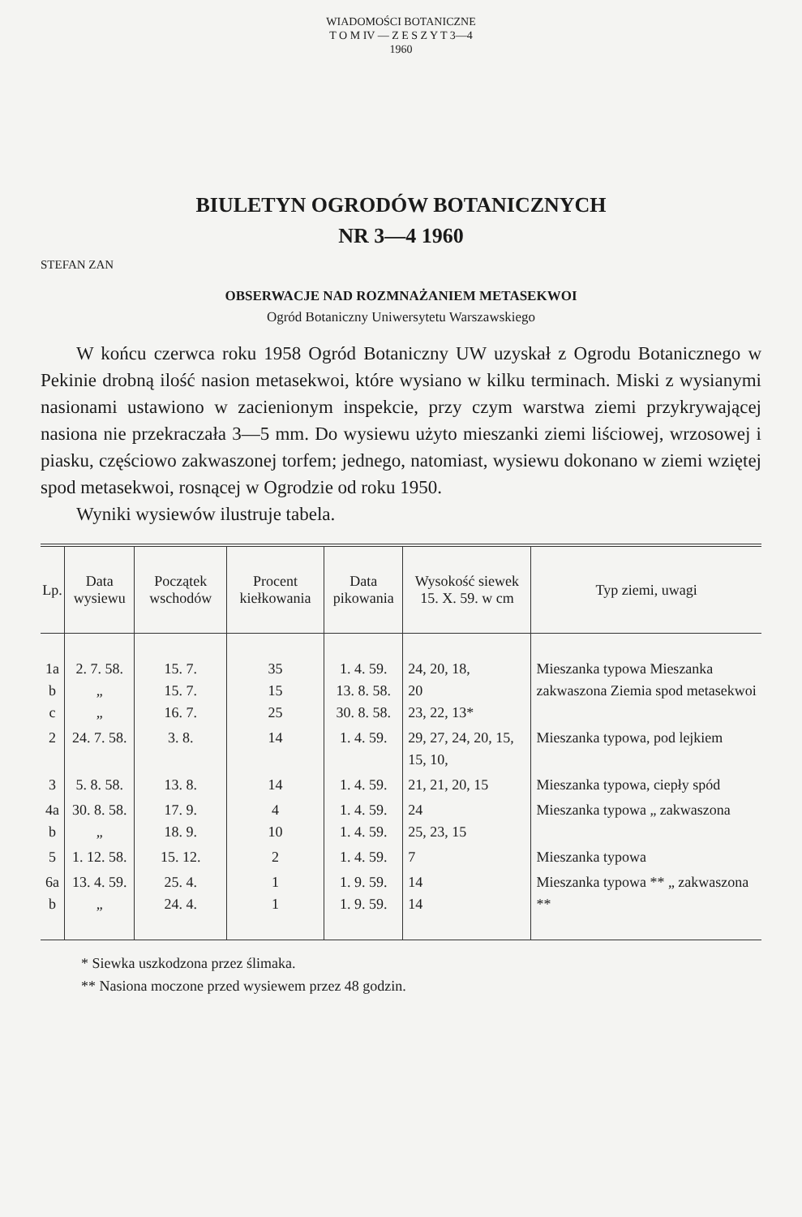WIADOMOŚCI BOTANICZNE
T O M IV — Z E S Z Y T 3—4
1960
BIULETYN OGRODÓW BOTANICZNYCH
NR 3—4 1960
STEFAN ZAN
OBSERWACJE NAD ROZMNAŻANIEM METASEKWOI
Ogród Botaniczny Uniwersytetu Warszawskiego
W końcu czerwca roku 1958 Ogród Botaniczny UW uzyskał z Ogrodu Botanicznego w Pekinie drobną ilość nasion metasekwoi, które wysiano w kilku terminach. Miski z wysianymi nasionami ustawiono w zacienionym inspekcie, przy czym warstwa ziemi przykrywającej nasiona nie przekraczała 3—5 mm. Do wysiewu użyto mieszanki ziemi liściowej, wrzosowej i piasku, częściowo zakwaszonej torfem; jednego, natomiast, wysiewu dokonano w ziemi wziętej spod metasekwoi, rosnącej w Ogrodzie od roku 1950.
Wyniki wysiewów ilustruje tabela.
| Lp. | Data wysiewu | Początek wschodów | Procent kiełkowania | Data pikowania | Wysokość siewek 15. X. 59. w cm | Typ ziemi, uwagi |
| --- | --- | --- | --- | --- | --- | --- |
| 1a b c | 2. 7. 58. „ „ | 15. 7. 15. 7. 16. 7. | 35 15 25 | 1. 4. 59. 13. 8. 58. 30. 8. 58. | 24, 20, 18, 20 23, 22, 13* | Mieszanka typowa Mieszanka zakwaszona Ziemia spod metasekwoi |
| 2 | 24. 7. 58. | 3. 8. | 14 | 1. 4. 59. | 29, 27, 24, 20, 15, 15, 10, | Mieszanka typowa, pod lejkiem |
| 3 | 5. 8. 58. | 13. 8. | 14 | 1. 4. 59. | 21, 21, 20, 15 | Mieszanka typowa, ciepły spód |
| 4a b | 30. 8. 58. „ | 17. 9. 18. 9. | 4 10 | 1. 4. 59. 1. 4. 59. | 24 25, 23, 15 | Mieszanka typowa „ zakwaszona |
| 5 | 1. 12. 58. | 15. 12. | 2 | 1. 4. 59. | 7 | Mieszanka typowa |
| 6a b | 13. 4. 59. „ | 25. 4. 24. 4. | 1 1 | 1. 9. 59. 1. 9. 59. | 14 14 | Mieszanka typowa ** „ zakwaszona ** |
* Siewka uszkodzona przez ślimaka.
** Nasiona moczone przed wysiewem przez 48 godzin.